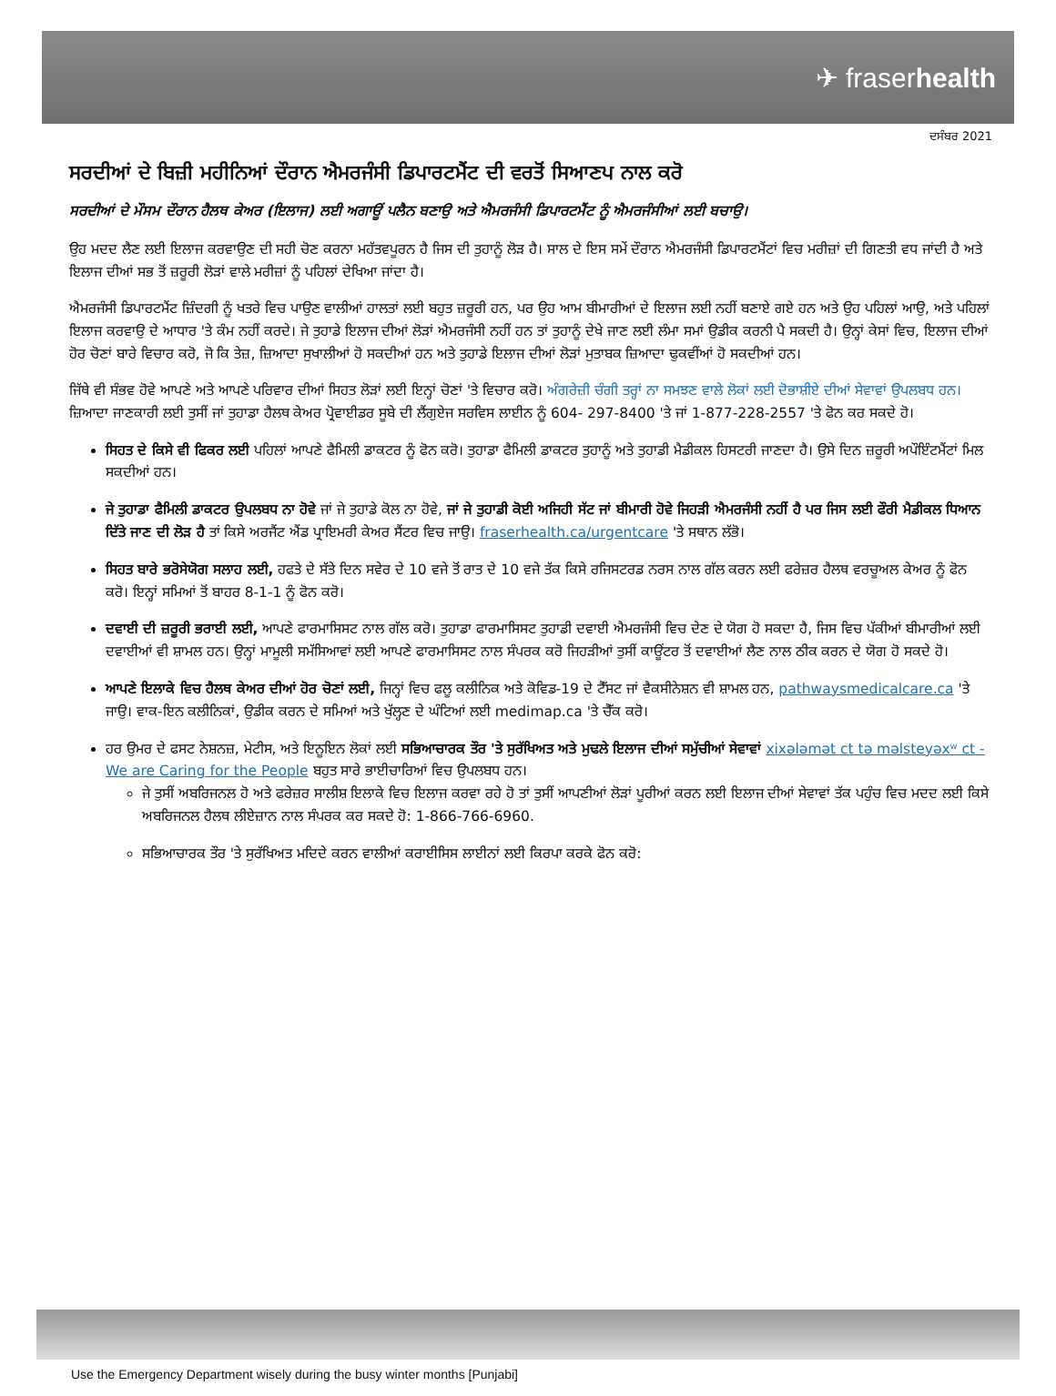✈ fraserhealth
ਦਸੰਬਰ 2021
ਸਰਦੀਆਂ ਦੇ ਬਿਜ਼ੀ ਮਹੀਨਿਆਂ ਦੌਰਾਨ ਐਮਰਜੰਸੀ ਡਿਪਾਰਟਮੈਂਟ ਦੀ ਵਰਤੋਂ ਸਿਆਣਪ ਨਾਲ ਕਰੋ
ਸਰਦੀਆਂ ਦੇ ਮੌਸਮ ਦੌਰਾਨ ਹੈਲਥ ਕੇਅਰ (ਇਲਾਜ) ਲਈ ਅਗਾਊਂ ਪਲੈਨ ਬਣਾਉ ਅਤੇ ਐਮਰਜੰਸੀ ਡਿਪਾਰਟਮੈਂਟ ਨੂੰ ਐਮਰਜੰਸੀਆਂ ਲਈ ਬਚਾਉ।
ਉਹ ਮਦਦ ਲੈਣ ਲਈ ਇਲਾਜ ਕਰਵਾਉਣ ਦੀ ਸਹੀ ਚੋਣ ਕਰਨਾ ਮਹੱਤਵਪੂਰਨ ਹੈ ਜਿਸ ਦੀ ਤੁਹਾਨੂੰ ਲੋੜ ਹੈ। ਸਾਲ ਦੇ ਇਸ ਸਮੇਂ ਦੌਰਾਨ ਐਮਰਜੰਸੀ ਡਿਪਾਰਟਮੈਂਟਾਂ ਵਿਚ ਮਰੀਜ਼ਾਂ ਦੀ ਗਿਣਤੀ ਵਧ ਜਾਂਦੀ ਹੈ ਅਤੇ ਇਲਾਜ ਦੀਆਂ ਸਭ ਤੋਂ ਜ਼ਰੂਰੀ ਲੋੜਾਂ ਵਾਲੇ ਮਰੀਜ਼ਾਂ ਨੂੰ ਪਹਿਲਾਂ ਦੇਖਿਆ ਜਾਂਦਾ ਹੈ।
ਐਮਰਜੰਸੀ ਡਿਪਾਰਟਮੈਂਟ ਜ਼ਿੰਦਗੀ ਨੂੰ ਖਤਰੇ ਵਿਚ ਪਾਉਣ ਵਾਲੀਆਂ ਹਾਲਤਾਂ ਲਈ ਬਹੁਤ ਜ਼ਰੂਰੀ ਹਨ, ਪਰ ਉਹ ਆਮ ਬੀਮਾਰੀਆਂ ਦੇ ਇਲਾਜ ਲਈ ਨਹੀਂ ਬਣਾਏ ਗਏ ਹਨ ਅਤੇ ਉਹ ਪਹਿਲਾਂ ਆਉ, ਅਤੇ ਪਹਿਲਾਂ ਇਲਾਜ ਕਰਵਾਉ ਦੇ ਆਧਾਰ 'ਤੇ ਕੰਮ ਨਹੀਂ ਕਰਦੇ। ਜੇ ਤੁਹਾਡੇ ਇਲਾਜ ਦੀਆਂ ਲੋੜਾਂ ਐਮਰਜੰਸੀ ਨਹੀਂ ਹਨ ਤਾਂ ਤੁਹਾਨੂੰ ਦੇਖੇ ਜਾਣ ਲਈ ਲੰਮਾ ਸਮਾਂ ਉਡੀਕ ਕਰਨੀ ਪੈ ਸਕਦੀ ਹੈ। ਉਨ੍ਹਾਂ ਕੇਸਾਂ ਵਿਚ, ਇਲਾਜ ਦੀਆਂ ਹੋਰ ਚੋਣਾਂ ਬਾਰੇ ਵਿਚਾਰ ਕਰੋ, ਜੋ ਕਿ ਤੇਜ਼, ਜ਼ਿਆਦਾ ਸੁਖਾਲੀਆਂ ਹੋ ਸਕਦੀਆਂ ਹਨ ਅਤੇ ਤੁਹਾਡੇ ਇਲਾਜ ਦੀਆਂ ਲੋੜਾਂ ਮੁਤਾਬਕ ਜ਼ਿਆਦਾ ਢੁਕਵੀਂਆਂ ਹੋ ਸਕਦੀਆਂ ਹਨ।
ਜਿੱਥੇ ਵੀ ਸੰਭਵ ਹੋਵੇ ਆਪਣੇ ਅਤੇ ਆਪਣੇ ਪਰਿਵਾਰ ਦੀਆਂ ਸਿਹਤ ਲੋੜਾਂ ਲਈ ਇਨ੍ਹਾਂ ਚੋਣਾਂ 'ਤੇ ਵਿਚਾਰ ਕਰੋ। ਅੰਗਰੇਜ਼ੀ ਚੰਗੀ ਤਰ੍ਹਾਂ ਨਾ ਸਮਝਣ ਵਾਲੇ ਲੋਕਾਂ ਲਈ ਦੋਭਾਸ਼ੀਏ ਦੀਆਂ ਸੇਵਾਵਾਂ ਉਪਲਬਧ ਹਨ। ਜ਼ਿਆਦਾ ਜਾਣਕਾਰੀ ਲਈ ਤੁਸੀਂ ਜਾਂ ਤੁਹਾਡਾ ਹੈਲਥ ਕੇਅਰ ਪ੍ਰੋਵਾਈਡਰ ਸੂਬੇ ਦੀ ਲੈਂਗੁਏਜ ਸਰਵਿਸ ਲਾਈਨ ਨੂੰ 604- 297-8400 'ਤੇ ਜਾਂ 1-877-228-2557 'ਤੇ ਫੋਨ ਕਰ ਸਕਦੇ ਹੋ।
ਸਿਹਤ ਦੇ ਕਿਸੇ ਵੀ ਫਿਕਰ ਲਈ ਪਹਿਲਾਂ ਆਪਣੇ ਫੈਮਿਲੀ ਡਾਕਟਰ ਨੂੰ ਫੋਨ ਕਰੋ। ਤੁਹਾਡਾ ਫੈਮਿਲੀ ਡਾਕਟਰ ਤੁਹਾਨੂੰ ਅਤੇ ਤੁਹਾਡੀ ਮੈਡੀਕਲ ਹਿਸਟਰੀ ਜਾਣਦਾ ਹੈ। ਉਸੇ ਦਿਨ ਜ਼ਰੂਰੀ ਅਪੌਇੰਟਮੈਂਟਾਂ ਮਿਲ ਸਕਦੀਆਂ ਹਨ।
ਜੇ ਤੁਹਾਡਾ ਫੈਮਿਲੀ ਡਾਕਟਰ ਉਪਲਬਧ ਨਾ ਹੋਵੇ ਜਾਂ ਜੇ ਤੁਹਾਡੇ ਕੋਲ ਨਾ ਹੋਵੇ, ਜਾਂ ਜੇ ਤੁਹਾਡੀ ਕੋਈ ਅਜਿਹੀ ਸੱਟ ਜਾਂ ਬੀਮਾਰੀ ਹੋਵੇ ਜਿਹੜੀ ਐਮਰਜੰਸੀ ਨਹੀਂ ਹੈ ਪਰ ਜਿਸ ਲਈ ਫੌਰੀ ਮੈਡੀਕਲ ਧਿਆਨ ਦਿੱਤੇ ਜਾਣ ਦੀ ਲੋੜ ਹੈ ਤਾਂ ਕਿਸੇ ਅਰਜੈਂਟ ਐਂਡ ਪ੍ਰਾਇਮਰੀ ਕੇਅਰ ਸੈਂਟਰ ਵਿਚ ਜਾਉ। fraserhealth.ca/urgentcare 'ਤੇ ਸਥਾਨ ਲੱਭੋ।
ਸਿਹਤ ਬਾਰੇ ਭਰੋਸੇਯੋਗ ਸਲਾਹ ਲਈ, ਹਫਤੇ ਦੇ ਸੱਤੇ ਦਿਨ ਸਵੇਰ ਦੇ 10 ਵਜੇ ਤੋਂ ਰਾਤ ਦੇ 10 ਵਜੇ ਤੱਕ ਕਿਸੇ ਰਜਿਸਟਰਡ ਨਰਸ ਨਾਲ ਗੱਲ ਕਰਨ ਲਈ ਫਰੇਜ਼ਰ ਹੈਲਥ ਵਰਚੂਅਲ ਕੇਅਰ ਨੂੰ ਫੋਨ ਕਰੋ। ਇਨ੍ਹਾਂ ਸਮਿਆਂ ਤੋਂ ਬਾਹਰ 8-1-1 ਨੂੰ ਫੋਨ ਕਰੋ।
ਦਵਾਈ ਦੀ ਜ਼ਰੂਰੀ ਭਰਾਈ ਲਈ, ਆਪਣੇ ਫਾਰਮਾਸਿਸਟ ਨਾਲ ਗੱਲ ਕਰੋ। ਤੁਹਾਡਾ ਫਾਰਮਾਸਿਸਟ ਤੁਹਾਡੀ ਦਵਾਈ ਐਮਰਜੰਸੀ ਵਿਚ ਦੇਣ ਦੇ ਯੋਗ ਹੋ ਸਕਦਾ ਹੈ, ਜਿਸ ਵਿਚ ਪੱਕੀਆਂ ਬੀਮਾਰੀਆਂ ਲਈ ਦਵਾਈਆਂ ਵੀ ਸ਼ਾਮਲ ਹਨ। ਉਨ੍ਹਾਂ ਮਾਮੂਲੀ ਸਮੱਸਿਆਵਾਂ ਲਈ ਆਪਣੇ ਫਾਰਮਾਸਿਸਟ ਨਾਲ ਸੰਪਰਕ ਕਰੋ ਜਿਹੜੀਆਂ ਤੁਸੀਂ ਕਾਊਂਟਰ ਤੋਂ ਦਵਾਈਆਂ ਲੈਣ ਨਾਲ ਠੀਕ ਕਰਨ ਦੇ ਯੋਗ ਹੋ ਸਕਦੇ ਹੋ।
ਆਪਣੇ ਇਲਾਕੇ ਵਿਚ ਹੈਲਥ ਕੇਅਰ ਦੀਆਂ ਹੋਰ ਚੋਣਾਂ ਲਈ, ਜਿਨ੍ਹਾਂ ਵਿਚ ਫਲੂ ਕਲੀਨਿਕ ਅਤੇ ਕੋਵਿਡ-19 ਦੇ ਟੈੱਸਟ ਜਾਂ ਵੈਕਸੀਨੇਸ਼ਨ ਵੀ ਸ਼ਾਮਲ ਹਨ, pathwaysmedicalcare.ca 'ਤੇ ਜਾਉ। ਵਾਕ-ਇਨ ਕਲੀਨਿਕਾਂ, ਉਡੀਕ ਕਰਨ ਦੇ ਸਮਿਆਂ ਅਤੇ ਖੁੱਲ੍ਹਣ ਦੇ ਘੰਟਿਆਂ ਲਈ medimap.ca 'ਤੇ ਚੈੱਕ ਕਰੋ।
ਹਰ ਉਮਰ ਦੇ ਫਸਟ ਨੇਸ਼ਨਜ਼, ਮੇਟੀਸ, ਅਤੇ ਇਨੂਇਨ ਲੋਕਾਂ ਲਈ ਸਭਿਆਚਾਰਕ ਤੌਰ 'ਤੇ ਸੁਰੱਖਿਅਤ ਅਤੇ ਮੁਢਲੇ ਇਲਾਜ ਦੀਆਂ ਸਮੁੱਚੀਆਂ ਸੇਵਾਵਾਂ xixələmət ct tə məlsteyəxʷ ct - We are Caring for the People ਬਹੁਤ ਸਾਰੇ ਭਾਈਚਾਰਿਆਂ ਵਿਚ ਉਪਲਬਧ ਹਨ।
ਜੇ ਤੁਸੀਂ ਅਬਰਿਜਨਲ ਹੋ ਅਤੇ ਫਰੇਜ਼ਰ ਸਾਲੀਸ਼ ਇਲਾਕੇ ਵਿਚ ਇਲਾਜ ਕਰਵਾ ਰਹੇ ਹੋ ਤਾਂ ਤੁਸੀਂ ਆਪਣੀਆਂ ਲੋੜਾਂ ਪੂਰੀਆਂ ਕਰਨ ਲਈ ਇਲਾਜ ਦੀਆਂ ਸੇਵਾਵਾਂ ਤੱਕ ਪਹੁੰਚ ਵਿਚ ਮਦਦ ਲਈ ਕਿਸੇ ਅਬਰਿਜਨਲ ਹੈਲਥ ਲੀਏਜ਼ਾਨ ਨਾਲ ਸੰਪਰਕ ਕਰ ਸਕਦੇ ਹੋ: 1-866-766-6960.
ਸਭਿਆਚਾਰਕ ਤੌਰ 'ਤੇ ਸੁਰੱਖਿਅਤ ਮਦਿਦੇ ਕਰਨ ਵਾਲੀਆਂ ਕਰਾਈਸਿਸ ਲਾਈਨਾਂ ਲਈ ਕਿਰਪਾ ਕਰਕੇ ਫੋਨ ਕਰੋ:
Use the Emergency Department wisely during the busy winter months [Punjabi]